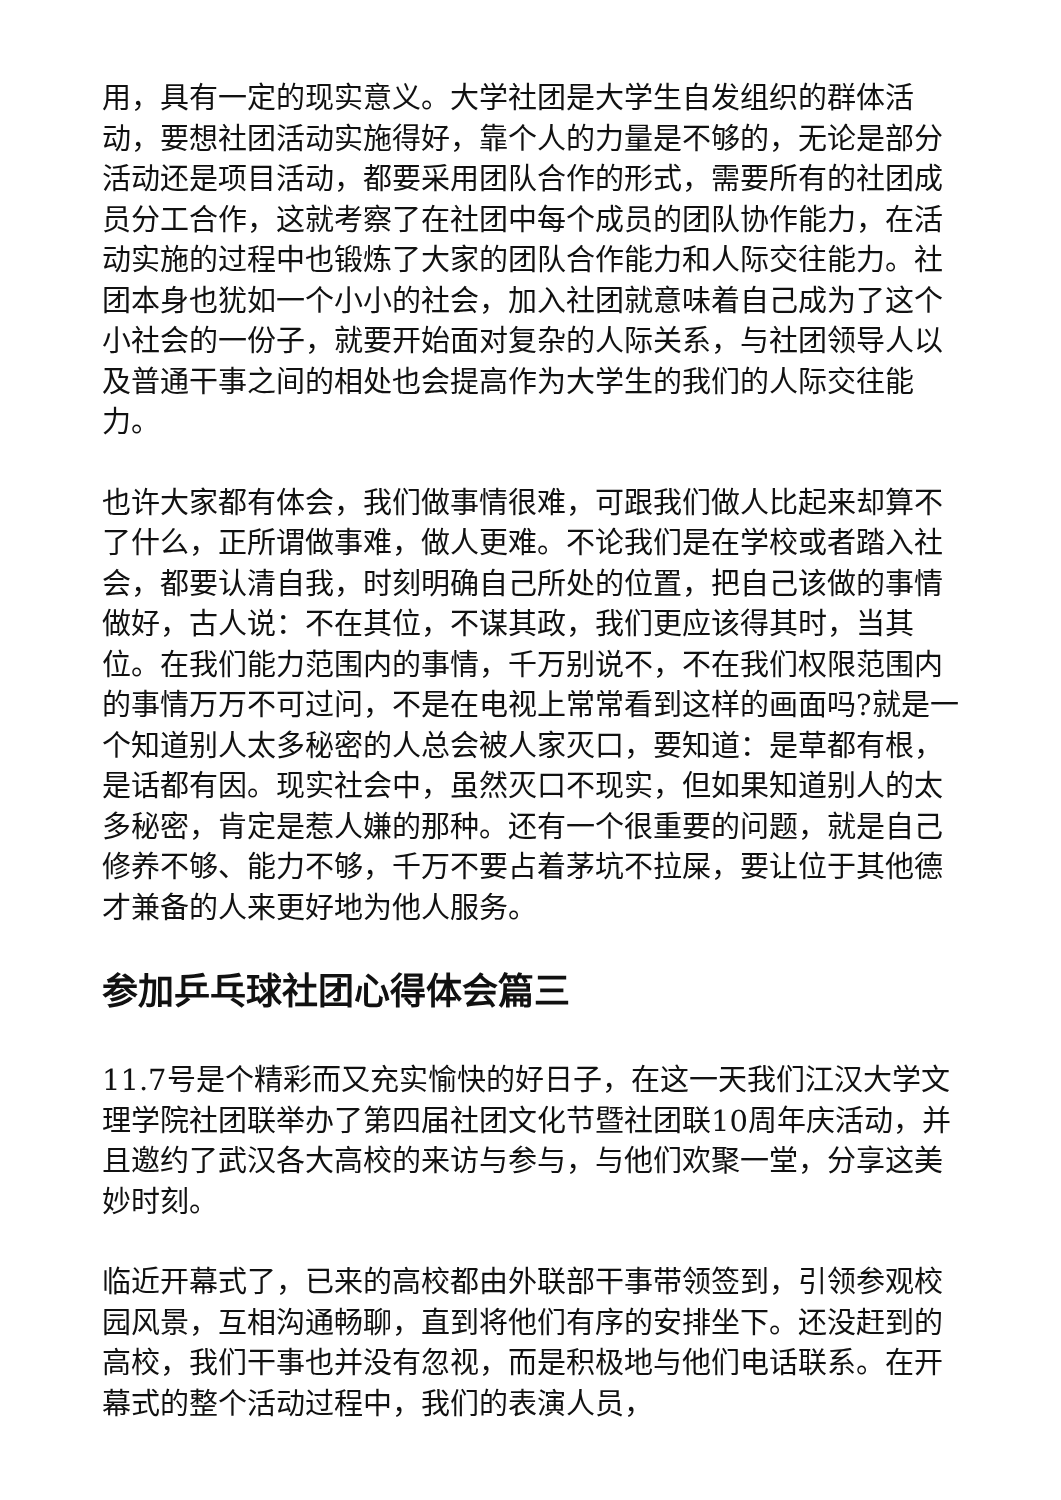用，具有一定的现实意义。大学社团是大学生自发组织的群体活动，要想社团活动实施得好，靠个人的力量是不够的，无论是部分活动还是项目活动，都要采用团队合作的形式，需要所有的社团成员分工合作，这就考察了在社团中每个成员的团队协作能力，在活动实施的过程中也锻炼了大家的团队合作能力和人际交往能力。社团本身也犹如一个小小的社会，加入社团就意味着自己成为了这个小社会的一份子，就要开始面对复杂的人际关系，与社团领导人以及普通干事之间的相处也会提高作为大学生的我们的人际交往能力。
也许大家都有体会，我们做事情很难，可跟我们做人比起来却算不了什么，正所谓做事难，做人更难。不论我们是在学校或者踏入社会，都要认清自我，时刻明确自己所处的位置，把自己该做的事情做好，古人说：不在其位，不谋其政，我们更应该得其时，当其位。在我们能力范围内的事情，千万别说不，不在我们权限范围内的事情万万不可过问，不是在电视上常常看到这样的画面吗?就是一个知道别人太多秘密的人总会被人家灭口，要知道：是草都有根，是话都有因。现实社会中，虽然灭口不现实，但如果知道别人的太多秘密，肯定是惹人嫌的那种。还有一个很重要的问题，就是自己修养不够、能力不够，千万不要占着茅坑不拉屎，要让位于其他德才兼备的人来更好地为他人服务。
参加乒乓球社团心得体会篇三
11.7号是个精彩而又充实愉快的好日子，在这一天我们江汉大学文理学院社团联举办了第四届社团文化节暨社团联10周年庆活动，并且邀约了武汉各大高校的来访与参与，与他们欢聚一堂，分享这美妙时刻。
临近开幕式了，已来的高校都由外联部干事带领签到，引领参观校园风景，互相沟通畅聊，直到将他们有序的安排坐下。还没赶到的高校，我们干事也并没有忽视，而是积极地与他们电话联系。在开幕式的整个活动过程中，我们的表演人员，